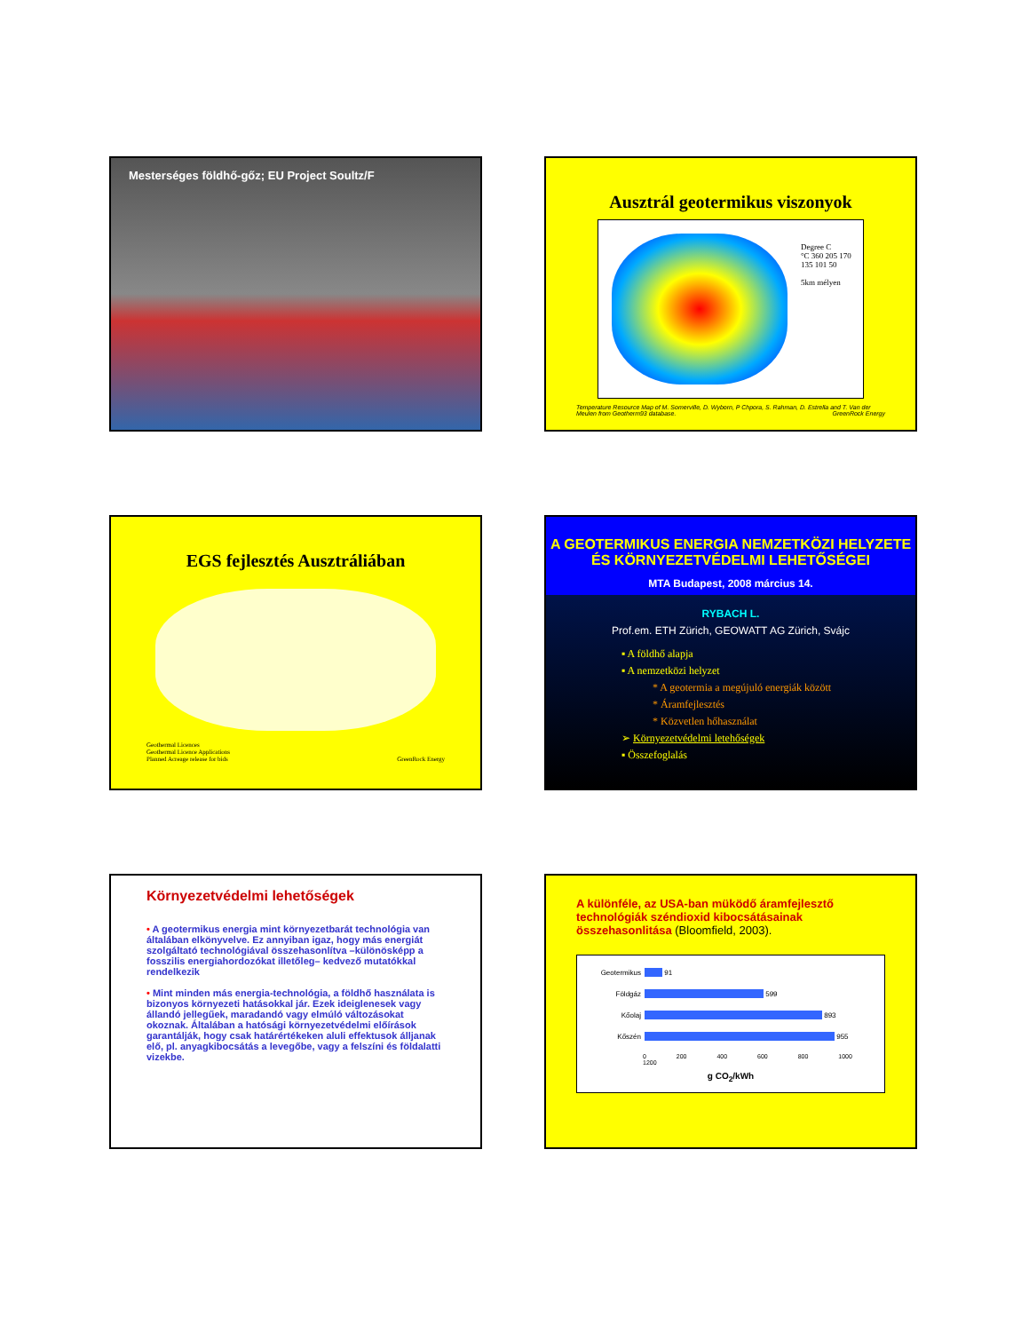Mesterséges földhő-gőz; EU Project Soultz/F
Ausztrál geotermikus viszonyok
Degree C
°C 360 205 170 135 101 50
5km mélyen
Temperature Resource Map of M. Somerville, D. Wyborn, P Chpora, S. Rahman, D. Estrella and T. Van der Meulen from Geotherm93 database. GreenRock Energy
EGS fejlesztés Ausztráliában
Geothermal Licences
Geothermal Licence Applications
Planned Acreage release for bids GreenRock Energy
A GEOTERMIKUS ENERGIA NEMZETKÖZI HELYZETE ÉS KÖRNYEZETVÉDELMI LEHETŐSÉGEI
MTA Budapest, 2008 március 14.
RYBACH L.
Prof.em. ETH Zürich, GEOWATT AG Zürich, Svájc
▪ A földhő alapja
▪ A nemzetközi helyzet
* A geotermia a megújuló energiák között
* Áramfejlesztés
* Közvetlen hőhasználat
➢ Környezetvédelmi letehőségek
▪ Összefoglalás
Környezetvédelmi lehetőségek
• A geotermikus energia mint környezetbarát technológia van általában elkönyvelve. Ez annyiban igaz, hogy más energiát szolgáltató technológiával összehasonlítva –különösképp a fosszilis energiahordozókat illetőleg– kedvező mutatókkal rendelkezik
• Mint minden más energia-technológia, a földhő használata is bizonyos környezeti hatásokkal jár. Ezek ideiglenesek vagy állandó jellegűek, maradandó vagy elmúló változásokat okoznak. Általában a hatósági környezetvédelmi előírások garantálják, hogy csak határértékeken aluli effektusok álljanak elő, pl. anyagkibocsátás a levegőbe, vagy a felszíni és földalatti vizekbe.
A különféle, az USA-ban müködő áramfejlesztő technológiák széndioxid kibocsátásainak összehasonlitása (Bloomfield, 2003).
Geotermikus
91
Földgáz
599
Kőolaj
893
Kőszén
955
0 200 400 600 800 1000 1200
g CO<sub>2</sub>/kWh